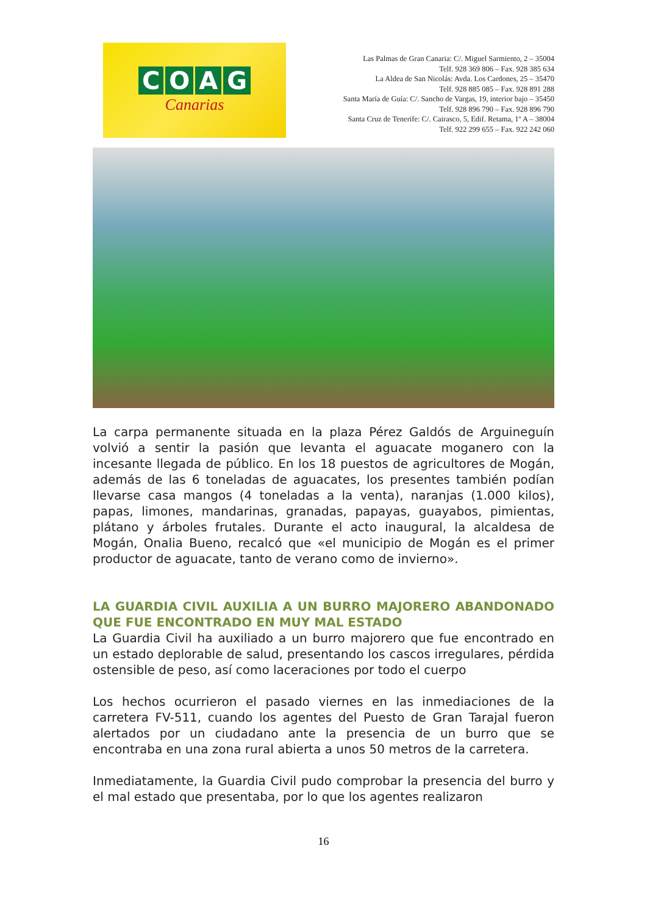COAG
Canarias
Las Palmas de Gran Canaria: C/. Miguel Sarmiento, 2 – 35004
Telf. 928 369 806 – Fax. 928 385 634
La Aldea de San Nicolás: Avda. Los Cardones, 25 – 35470
Telf. 928 885 085 – Fax. 928 891 288
Santa María de Guía: C/. Sancho de Vargas, 19, interior bajo – 35450
Telf. 928 896 790 – Fax. 928 896 790
Santa Cruz de Tenerife: C/. Cairasco, 5, Edif. Retama, 1º A – 38004
Telf. 922 299 655 – Fax. 922 242 060
La carpa permanente situada en la plaza Pérez Galdós de Arguineguín volvió a sentir la pasión que levanta el aguacate moganero con la incesante llegada de público. En los 18 puestos de agricultores de Mogán, además de las 6 toneladas de aguacates, los presentes también podían llevarse casa mangos (4 toneladas a la venta), naranjas (1.000 kilos), papas, limones, mandarinas, granadas, papayas, guayabos, pimientas, plátano y árboles frutales. Durante el acto inaugural, la alcaldesa de Mogán, Onalia Bueno, recalcó que «el municipio de Mogán es el primer productor de aguacate, tanto de verano como de invierno».
LA GUARDIA CIVIL AUXILIA A UN BURRO MAJORERO ABANDONADO QUE FUE ENCONTRADO EN MUY MAL ESTADO
La Guardia Civil ha auxiliado a un burro majorero que fue encontrado en un estado deplorable de salud, presentando los cascos irregulares, pérdida ostensible de peso, así como laceraciones por todo el cuerpo
Los hechos ocurrieron el pasado viernes en las inmediaciones de la carretera FV-511, cuando los agentes del Puesto de Gran Tarajal fueron alertados por un ciudadano ante la presencia de un burro que se encontraba en una zona rural abierta a unos 50 metros de la carretera.
Inmediatamente, la Guardia Civil pudo comprobar la presencia del burro y el mal estado que presentaba, por lo que los agentes realizaron
16